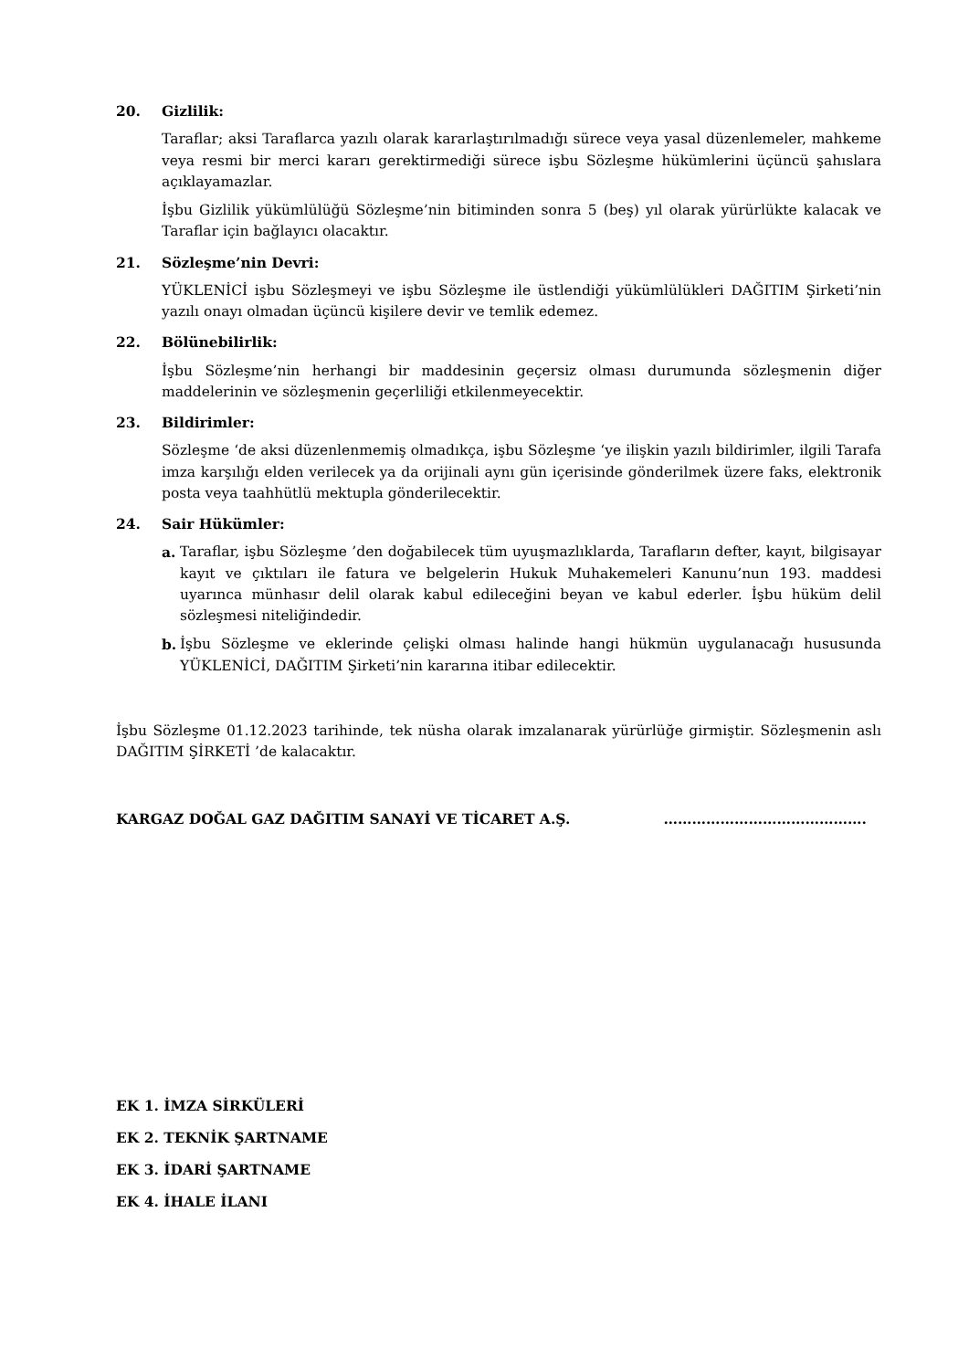20. Gizlilik:
Taraflar; aksi Taraflarca yazılı olarak kararlaştırılmadığı sürece veya yasal düzenlemeler, mahkeme veya resmi bir merci kararı gerektirmediği sürece işbu Sözleşme hükümlerini üçüncü şahıslara açıklayamazlar.
İşbu Gizlilik yükümlülüğü Sözleşme’nin bitiminden sonra 5 (beş) yıl olarak yürürlükte kalacak ve Taraflar için bağlayıcı olacaktır.
21. Sözleşme’nin Devri:
YÜKLENİCİ işbu Sözleşmeyi ve işbu Sözleşme ile üstlendiği yükümlülükleri DAĞITIM Şirketi’nin yazılı onayı olmadan üçüncü kişilere devir ve temlik edemez.
22. Bölünebilirlik:
İşbu Sözleşme’nin herhangi bir maddesinin geçersiz olması durumunda sözleşmenin diğer maddelerinin ve sözleşmenin geçerliliği etkilenmeyecektir.
23. Bildirimler:
Sözleşme ‘de aksi düzenlenmemiş olmadıkça, işbu Sözleşme ‘ye ilişkin yazılı bildirimler, ilgili Tarafa imza karşılığı elden verilecek ya da orijinali aynı gün içerisinde gönderilmek üzere faks, elektronik posta veya taahhütlü mektupla gönderilecektir.
24. Sair Hükümler:
a. Taraflar, işbu Sözleşme ’den doğabilecek tüm uyuşmazlıklarda, Tarafların defter, kayıt, bilgisayar kayıt ve çıktıları ile fatura ve belgelerin Hukuk Muhakemeleri Kanunu’nun 193. maddesi uyarınca münhasır delil olarak kabul edileceğini beyan ve kabul ederler. İşbu hüküm delil sözleşmesi niteliğindedir.
b. İşbu Sözleşme ve eklerinde çelişki olması halinde hangi hükmün uygulanacağı hususunda YÜKLENİCİ, DAĞITIM Şirketi’nin kararına itibar edilecektir.
İşbu Sözleşme 01.12.2023 tarihinde, tek nüsha olarak imzalanarak yürürlüğe girmiştir. Sözleşmenin aslı DAĞITIM ŞİRKETİ ’de kalacaktır.
KARGAZ DOĞAL GAZ DAĞITIM SANAYİ VE TİCARET A.Ş. …………………………………….
EK 1. İMZA SİRKÜLERİ
EK 2. TEKNİK ŞARTNAME
EK 3. İDARİ ŞARTNAME
EK 4. İHALE İLANI